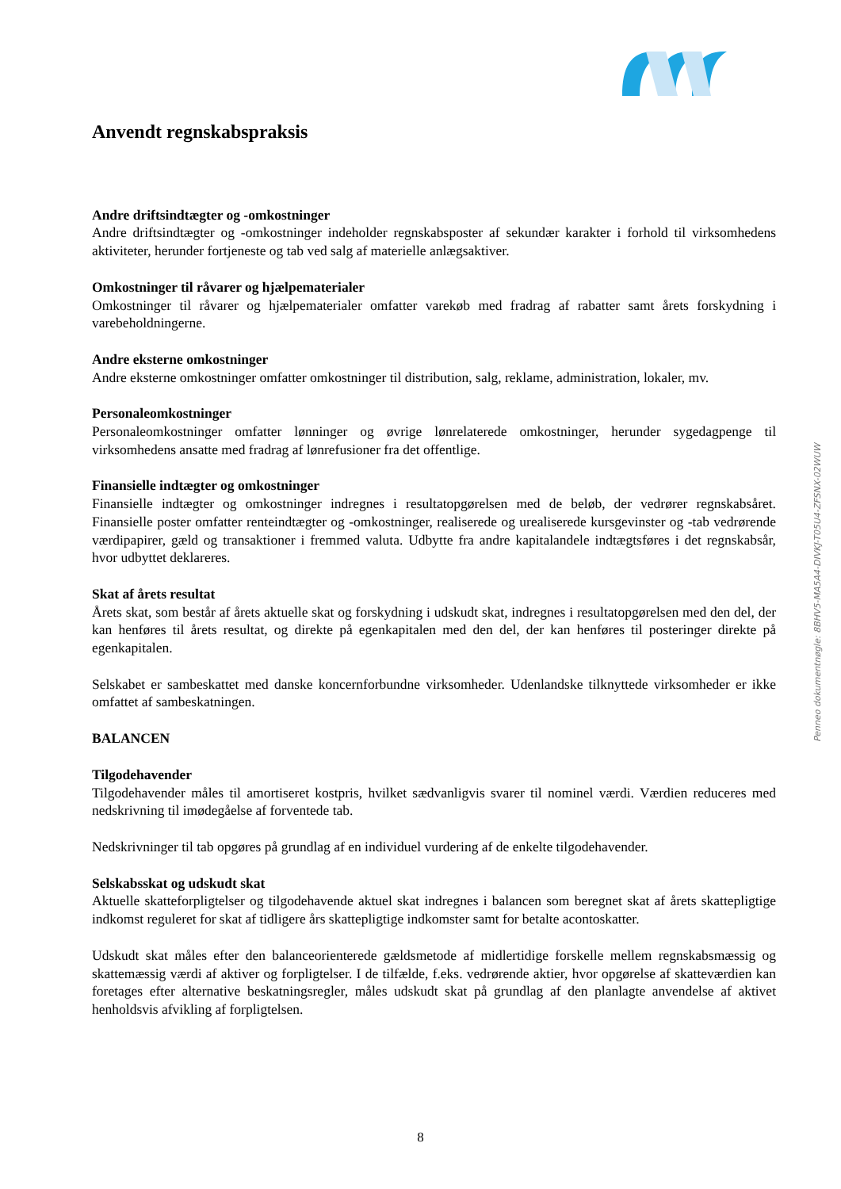Anvendt regnskabspraksis
Andre driftsindtægter og -omkostninger
Andre driftsindtægter og -omkostninger indeholder regnskabsposter af sekundær karakter i forhold til virksomhedens aktiviteter, herunder fortjeneste og tab ved salg af materielle anlægsaktiver.
Omkostninger til råvarer og hjælpematerialer
Omkostninger til råvarer og hjælpematerialer omfatter varekøb med fradrag af rabatter samt årets forskydning i varebeholdningerne.
Andre eksterne omkostninger
Andre eksterne omkostninger omfatter omkostninger til distribution, salg, reklame, administration, lokaler, mv.
Personaleomkostninger
Personaleomkostninger omfatter lønninger og øvrige lønrelaterede omkostninger, herunder sygedagpenge til virksomhedens ansatte med fradrag af lønrefusioner fra det offentlige.
Finansielle indtægter og omkostninger
Finansielle indtægter og omkostninger indregnes i resultatopgørelsen med de beløb, der vedrører regnskabsåret. Finansielle poster omfatter renteindtægter og -omkostninger, realiserede og urealiserede kursgevinster og -tab vedrørende værdipapirer, gæld og transaktioner i fremmed valuta. Udbytte fra andre kapitalandele indtægtsføres i det regnskabsår, hvor udbyttet deklareres.
Skat af årets resultat
Årets skat, som består af årets aktuelle skat og forskydning i udskudt skat, indregnes i resultatopgørelsen med den del, der kan henføres til årets resultat, og direkte på egenkapitalen med den del, der kan henføres til posteringer direkte på egenkapitalen.
Selskabet er sambeskattet med danske koncernforbundne virksomheder. Udenlandske tilknyttede virksomheder er ikke omfattet af sambeskatningen.
BALANCEN
Tilgodehavender
Tilgodehavender måles til amortiseret kostpris, hvilket sædvanligvis svarer til nominel værdi. Værdien reduceres med nedskrivning til imødegåelse af forventede tab.
Nedskrivninger til tab opgøres på grundlag af en individuel vurdering af de enkelte tilgodehavender.
Selskabsskat og udskudt skat
Aktuelle skatteforpligtelser og tilgodehavende aktuel skat indregnes i balancen som beregnet skat af årets skattepligtige indkomst reguleret for skat af tidligere års skattepligtige indkomster samt for betalte acontoskatter.
Udskudt skat måles efter den balanceorienterede gældsmetode af midlertidige forskelle mellem regnskabsmæssig og skattemæssig værdi af aktiver og forpligtelser. I de tilfælde, f.eks. vedrørende aktier, hvor opgørelse af skatteværdien kan foretages efter alternative beskatningsregler, måles udskudt skat på grundlag af den planlagte anvendelse af aktivet henholdsvis afvikling af forpligtelsen.
Penneo dokumentnøgle: 8BHV5-MA5A4-DIVKJ-T05U4-ZFSNX-02WUW
8